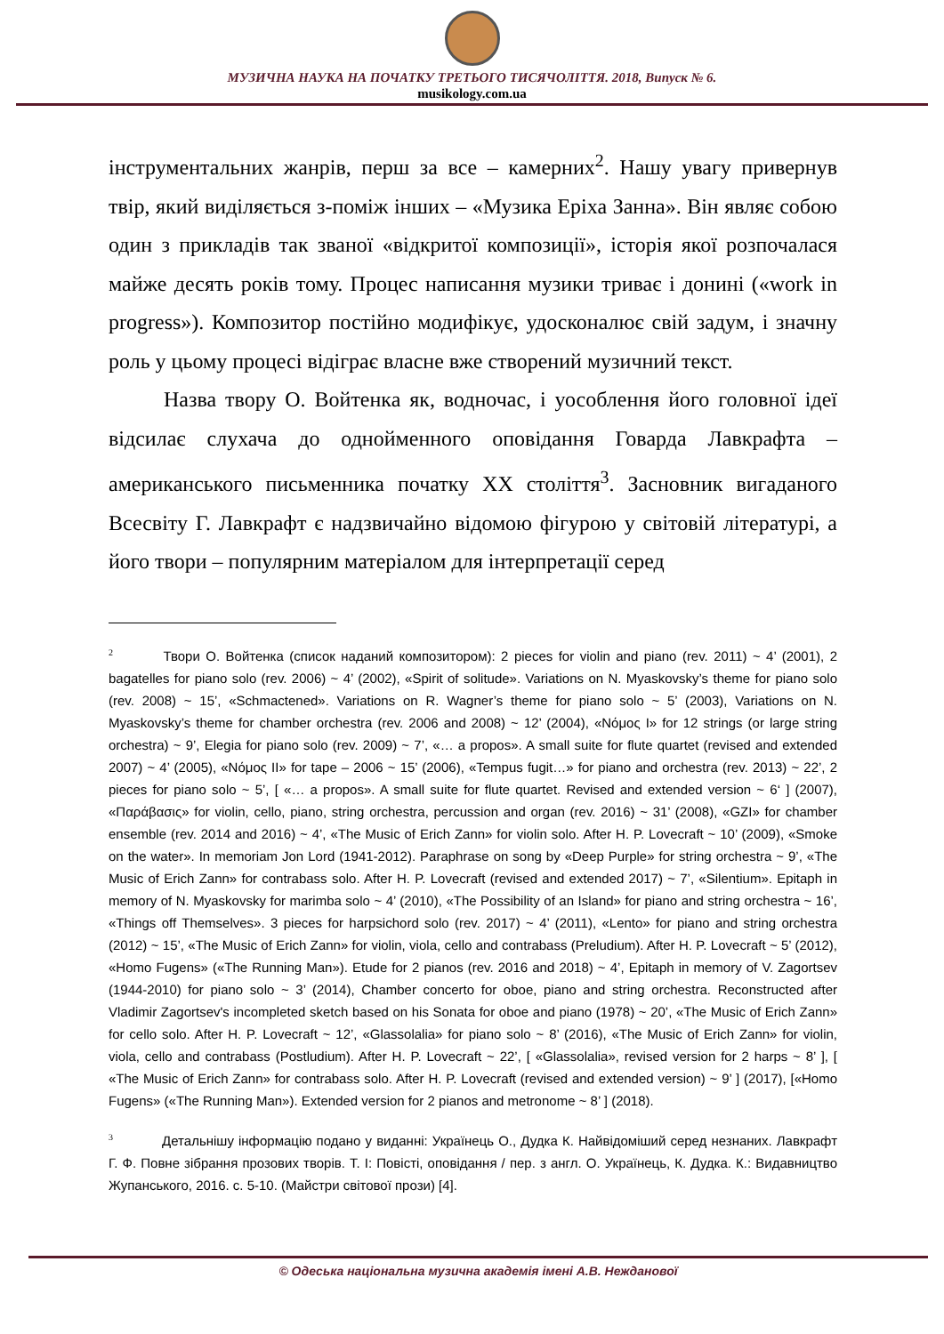МУЗИЧНА НАУКА НА ПОЧАТКУ ТРЕТЬОГО ТИСЯЧОЛІТТЯ. 2018, Випуск № 6.
musikology.com.ua
інструментальних жанрів, перш за все – камерних<sup>2</sup>. Нашу увагу привернув твір, який виділяється з-поміж інших – «Музика Еріха Занна». Він являє собою один з прикладів так званої «відкритої композиції», історія якої розпочалася майже десять років тому. Процес написання музики триває і донині («work in progress»). Композитор постійно модифікує, удосконалює свій задум, і значну роль у цьому процесі відіграє власне вже створений музичний текст.
Назва твору О. Войтенка як, водночас, і уособлення його головної ідеї відсилає слухача до однойменного оповідання Говарда Лавкрафта – американського письменника початку XX століття<sup>3</sup>. Засновник вигаданого Всесвіту Г. Лавкрафт є надзвичайно відомою фігурою у світовій літературі, а його твори – популярним матеріалом для інтерпретації серед
<sup>2</sup> Твори О. Войтенка (список наданий композитором): 2 pieces for violin and piano (rev. 2011) ~ 4’ (2001), 2 bagatelles for piano solo (rev. 2006) ~ 4’ (2002), «Spirit of solitude». Variations on N. Myaskovsky’s theme for piano solo (rev. 2008) ~ 15’, «Schmactened». Variations on R. Wagner’s theme for piano solo ~ 5’ (2003), Variations on N. Myaskovsky’s theme for chamber orchestra (rev. 2006 and 2008) ~ 12’ (2004), «Νόμος I» for 12 strings (or large string orchestra) ~ 9’, Elegia for piano solo (rev. 2009) ~ 7’, «… a propos». A small suite for flute quartet (revised and extended 2007) ~ 4’ (2005), «Νόμος II» for tape – 2006 ~ 15’ (2006), «Tempus fugit…» for piano and orchestra (rev. 2013) ~ 22’, 2 pieces for piano solo ~ 5’, [ «… a propos». A small suite for flute quartet. Revised and extended version ~ 6‘ ] (2007), «Παράβασις» for violin, cello, piano, string orchestra, percussion and organ (rev. 2016) ~ 31’ (2008), «GZI» for chamber ensemble (rev. 2014 and 2016) ~ 4’, «The Music of Erich Zann» for violin solo. After H. P. Lovecraft ~ 10’ (2009), «Smoke on the water». In memoriam Jon Lord (1941-2012). Paraphrase on song by «Deep Purple» for string orchestra ~ 9’, «The Music of Erich Zann» for contrabass solo. After H. P. Lovecraft (revised and extended 2017) ~ 7’, «Silentium». Epitaph in memory of N. Myaskovsky for marimba solo ~ 4’ (2010), «The Possibility of an Island» for piano and string orchestra ~ 16’, «Things off Themselves». 3 pieces for harpsichord solo (rev. 2017) ~ 4’ (2011), «Lento» for piano and string orchestra (2012) ~ 15’, «The Music of Erich Zann» for violin, viola, cello and contrabass (Preludium). After H. P. Lovecraft ~ 5’ (2012), «Homo Fugens» («The Running Man»). Etude for 2 pianos (rev. 2016 and 2018) ~ 4’, Epitaph in memory of V. Zagortsev (1944-2010) for piano solo ~ 3’ (2014), Chamber concerto for oboe, piano and string orchestra. Reconstructed after Vladimir Zagortsev's incompleted sketch based on his Sonata for oboe and piano (1978) ~ 20’, «The Music of Erich Zann» for cello solo. After H. P. Lovecraft ~ 12’, «Glassolalia» for piano solo ~ 8’ (2016), «The Music of Erich Zann» for violin, viola, cello and contrabass (Postludium). After H. P. Lovecraft ~ 22’, [ «Glassolalia», revised version for 2 harps ~ 8’ ], [ «The Music of Erich Zann» for contrabass solo. After H. P. Lovecraft (revised and extended version) ~ 9’ ] (2017), [«Homo Fugens» («The Running Man»). Extended version for 2 pianos and metronome ~ 8’ ] (2018).
<sup>3</sup> Детальнішу інформацію подано у виданні: Українець О., Дудка К. Найвідоміший серед незнаних. Лавкрафт Г. Ф. Повне зібрання прозових творів. Т. I: Повісті, оповідання / пер. з англ. О. Українець, К. Дудка. К.: Видавництво Жупанського, 2016. с. 5-10. (Майстри світової прози) [4].
© Одеська національна музична академія імені А.В. Нежданової